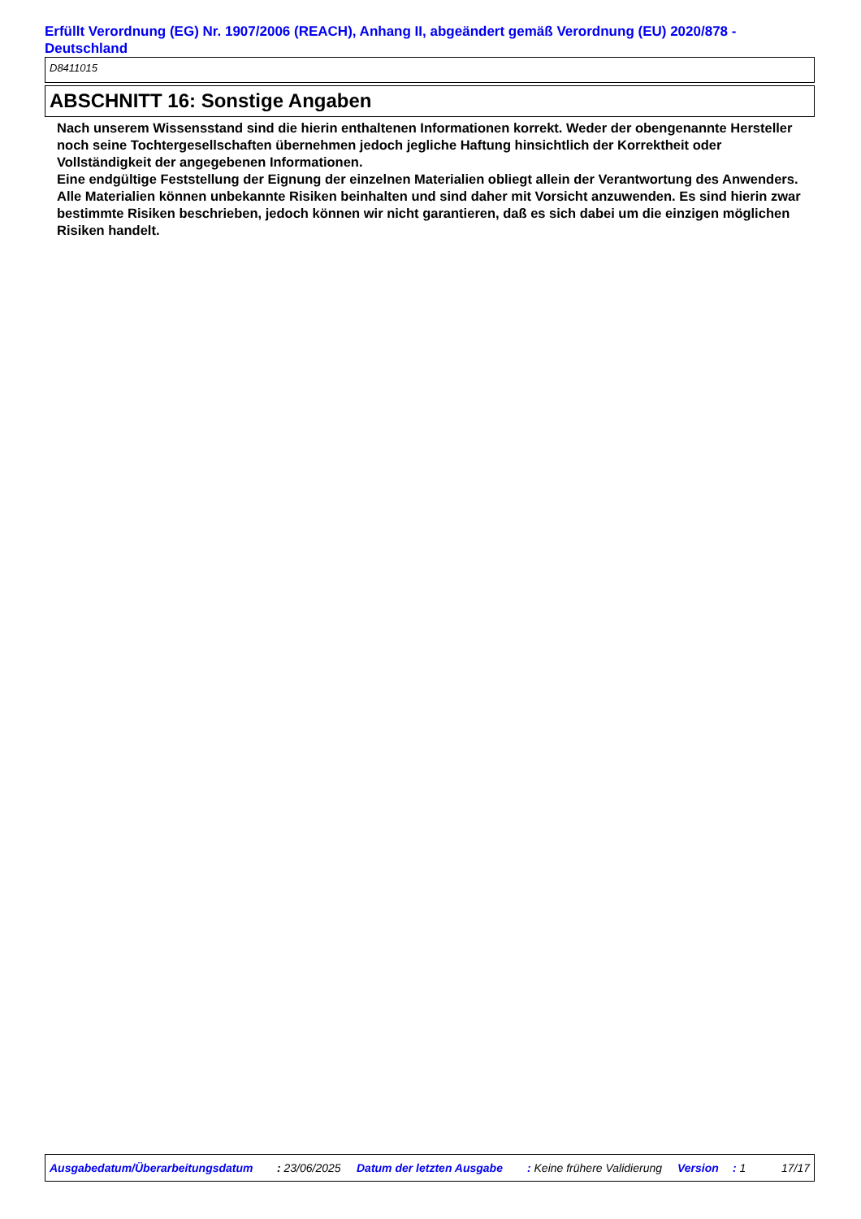Erfüllt Verordnung (EG) Nr. 1907/2006 (REACH), Anhang II, abgeändert gemäß Verordnung (EU) 2020/878 - Deutschland
D8411015
ABSCHNITT 16: Sonstige Angaben
Nach unserem Wissensstand sind die hierin enthaltenen Informationen korrekt. Weder der obengenannte Hersteller noch seine Tochtergesellschaften übernehmen jedoch jegliche Haftung hinsichtlich der Korrektheit oder Vollständigkeit der angegebenen Informationen.
Eine endgültige Feststellung der Eignung der einzelnen Materialien obliegt allein der Verantwortung des Anwenders. Alle Materialien können unbekannte Risiken beinhalten und sind daher mit Vorsicht anzuwenden. Es sind hierin zwar bestimmte Risiken beschrieben, jedoch können wir nicht garantieren, daß es sich dabei um die einzigen möglichen Risiken handelt.
Ausgabedatum/Überarbeitungsdatum : 23/06/2025 Datum der letzten Ausgabe : Keine frühere Validierung Version : 1 17/17